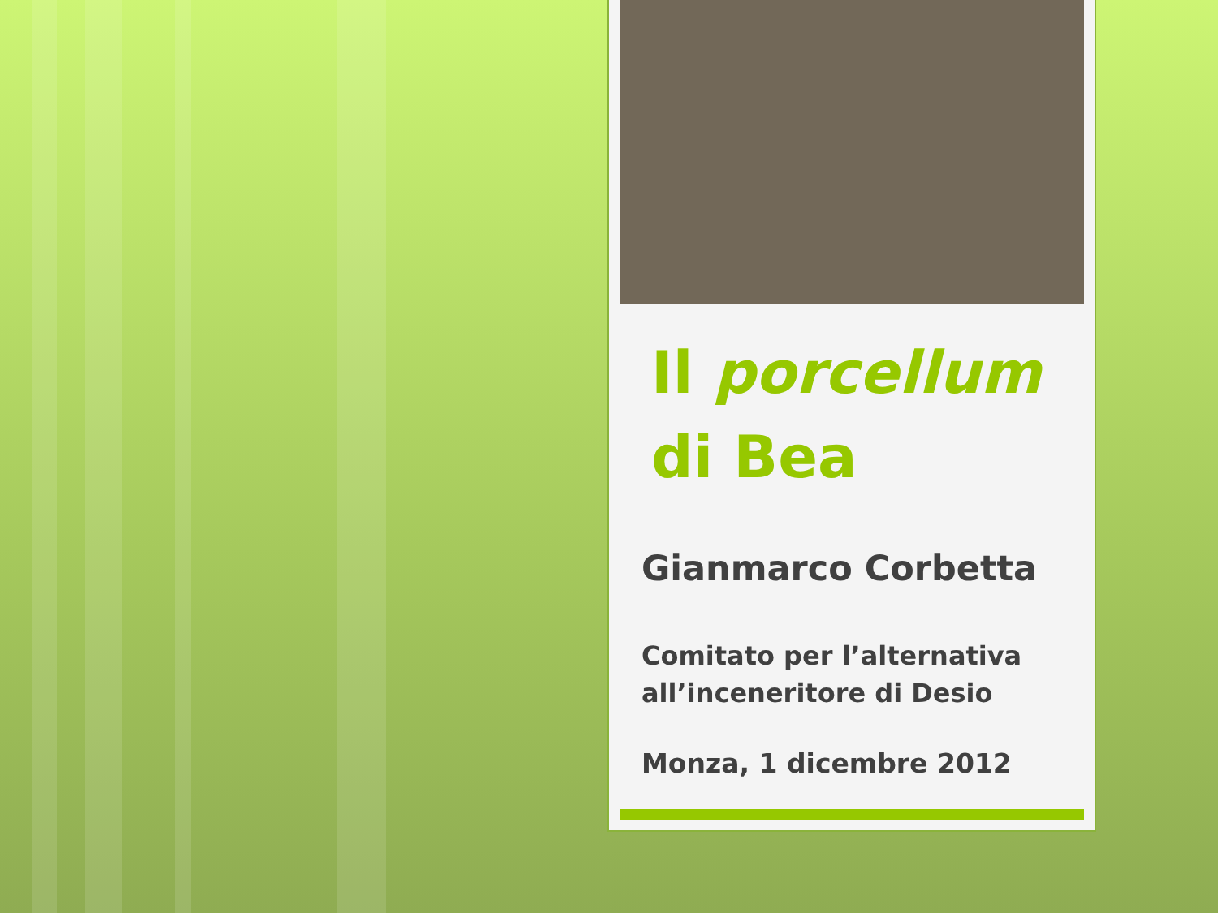Il porcellum
di Bea
Gianmarco Corbetta
Comitato per l’alternativa
all’inceneritore di Desio
Monza, 1 dicembre 2012